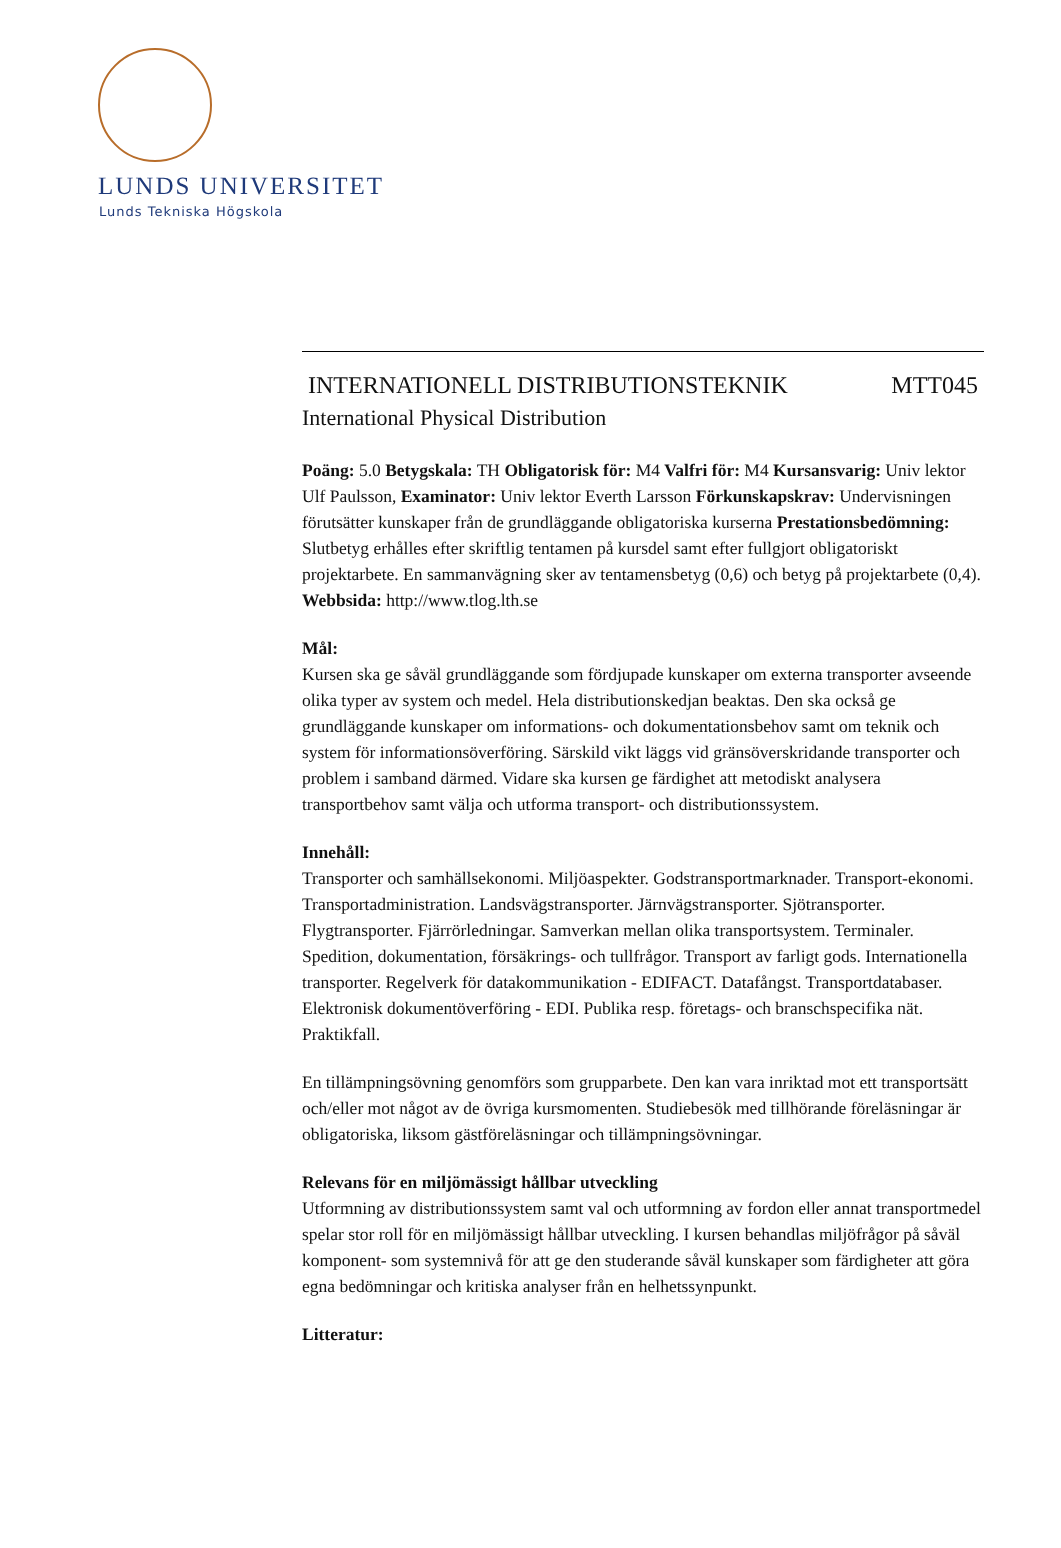LUNDS UNIVERSITET
Lunds Tekniska Högskola
INTERNATIONELL DISTRIBUTIONSTEKNIK MTT045
International Physical Distribution
Poäng: 5.0 Betygskala: TH Obligatorisk för: M4 Valfri för: M4 Kursansvarig: Univ lektor Ulf Paulsson, Examinator: Univ lektor Everth Larsson Förkunskapskrav: Undervisningen förutsätter kunskaper från de grundläggande obligatoriska kurserna Prestationsbedömning: Slutbetyg erhålles efter skriftlig tentamen på kursdel samt efter fullgjort obligatoriskt projektarbete. En sammanvägning sker av tentamensbetyg (0,6) och betyg på projektarbete (0,4). Webbsida: http://www.tlog.lth.se
Mål:
Kursen ska ge såväl grundläggande som fördjupade kunskaper om externa transporter avseende olika typer av system och medel. Hela distributionskedjan beaktas. Den ska också ge grundläggande kunskaper om informations- och dokumentationsbehov samt om teknik och system för informationsöverföring. Särskild vikt läggs vid gränsöverskridande transporter och problem i samband därmed. Vidare ska kursen ge färdighet att metodiskt analysera transportbehov samt välja och utforma transport- och distributionssystem.
Innehåll:
Transporter och samhällsekonomi. Miljöaspekter. Godstransportmarknader. Transport-ekonomi. Transportadministration. Landsvägstransporter. Järnvägstransporter. Sjötransporter. Flygtransporter. Fjärrörledningar. Samverkan mellan olika transportsystem. Terminaler. Spedition, dokumentation, försäkrings- och tullfrågor. Transport av farligt gods. Internationella transporter. Regelverk för datakommunikation - EDIFACT. Datafångst. Transportdatabaser. Elektronisk dokumentöverföring - EDI. Publika resp. företags- och branschspecifika nät. Praktikfall.
En tillämpningsövning genomförs som grupparbete. Den kan vara inriktad mot ett transportsätt och/eller mot något av de övriga kursmomenten. Studiebesök med tillhörande föreläsningar är obligatoriska, liksom gästföreläsningar och tillämpningsövningar.
Relevans för en miljömässigt hållbar utveckling
Utformning av distributionssystem samt val och utformning av fordon eller annat transportmedel spelar stor roll för en miljömässigt hållbar utveckling. I kursen behandlas miljöfrågor på såväl komponent- som systemnivå för att ge den studerande såväl kunskaper som färdigheter att göra egna bedömningar och kritiska analyser från en helhetssynpunkt.
Litteratur: